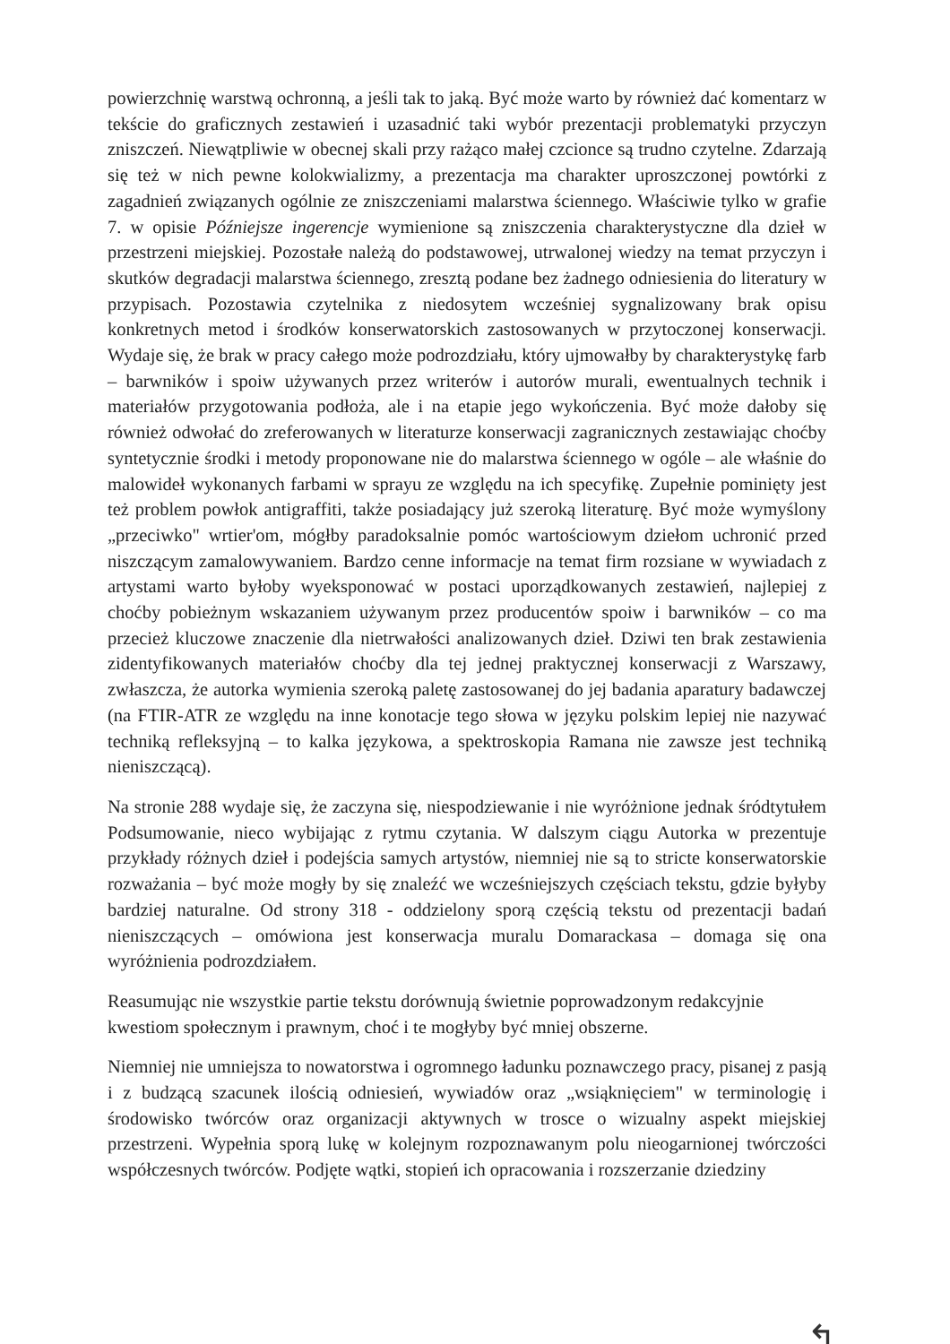powierzchnię warstwą ochronną, a jeśli tak to jaką. Być może warto by również dać komentarz w tekście do graficznych zestawień i uzasadnić taki wybór prezentacji problematyki przyczyn zniszczeń. Niewątpliwie w obecnej skali przy rażąco małej czcionce są trudno czytelne. Zdarzają się też w nich pewne kolokwializmy, a prezentacja ma charakter uproszczonej powtórki z zagadnień związanych ogólnie ze zniszczeniami malarstwa ściennego. Właściwie tylko w grafie 7. w opisie Późniejsze ingerencje wymienione są zniszczenia charakterystyczne dla dzieł w przestrzeni miejskiej. Pozostałe należą do podstawowej, utrwalonej wiedzy na temat przyczyn i skutków degradacji malarstwa ściennego, zresztą podane bez żadnego odniesienia do literatury w przypisach. Pozostawia czytelnika z niedosytem wcześniej sygnalizowany brak opisu konkretnych metod i środków konserwatorskich zastosowanych w przytoczonej konserwacji. Wydaje się, że brak w pracy całego może podrozdziału, który ujmowałby by charakterystykę farb – barwników i spoiw używanych przez writerów i autorów murali, ewentualnych technik i materiałów przygotowania podłoża, ale i na etapie jego wykończenia. Być może dałoby się również odwołać do zreferowanych w literaturze konserwacji zagranicznych zestawiając choćby syntetycznie środki i metody proponowane nie do malarstwa ściennego w ogóle – ale właśnie do malowideł wykonanych farbami w sprayu ze względu na ich specyfikę. Zupełnie pominięty jest też problem powłok antigraffiti, także posiadający już szeroką literaturę. Być może wymyślony „przeciwko" wrtier'om, mógłby paradoksalnie pomóc wartościowym dziełom uchronić przed niszczącym zamalowywaniem. Bardzo cenne informacje na temat firm rozsiane w wywiadach z artystami warto byłoby wyeksponować w postaci uporządkowanych zestawień, najlepiej z choćby pobieżnym wskazaniem używanym przez producentów spoiw i barwników – co ma przecież kluczowe znaczenie dla nietrwałości analizowanych dzieł. Dziwi ten brak zestawienia zidentyfikowanych materiałów choćby dla tej jednej praktycznej konserwacji z Warszawy, zwłaszcza, że autorka wymienia szeroką paletę zastosowanej do jej badania aparatury badawczej (na FTIR-ATR ze względu na inne konotacje tego słowa w języku polskim lepiej nie nazywać techniką refleksyjną – to kalka językowa, a spektroskopia Ramana nie zawsze jest techniką nieniszczącą).
Na stronie 288 wydaje się, że zaczyna się, niespodziewanie i nie wyróżnione jednak śródtytułem Podsumowanie, nieco wybijając z rytmu czytania. W dalszym ciągu Autorka w prezentuje przykłady różnych dzieł i podejścia samych artystów, niemniej nie są to stricte konserwatorskie rozważania – być może mogły by się znaleźć we wcześniejszych częściach tekstu, gdzie byłyby bardziej naturalne. Od strony 318 - oddzielony sporą częścią tekstu od prezentacji badań nieniszczących – omówiona jest konserwacja muralu Domarackasa – domaga się ona wyróżnienia podrozdziałem.
Reasumując nie wszystkie partie tekstu dorównują świetnie poprowadzonym redakcyjnie kwestiom społecznym i prawnym, choć i te mogłyby być mniej obszerne.
Niemniej nie umniejsza to nowatorstwa i ogromnego ładunku poznawczego pracy, pisanej z pasją i z budzącą szacunek ilością odniesień, wywiadów oraz „wsiąknięciem" w terminologię i środowisko twórców oraz organizacji aktywnych w trosce o wizualny aspekt miejskiej przestrzeni. Wypełnia sporą lukę w kolejnym rozpoznawanym polu nieogarnionej twórczości współczesnych twórców. Podjęte wątki, stopień ich opracowania i rozszerzanie dziedziny
↰